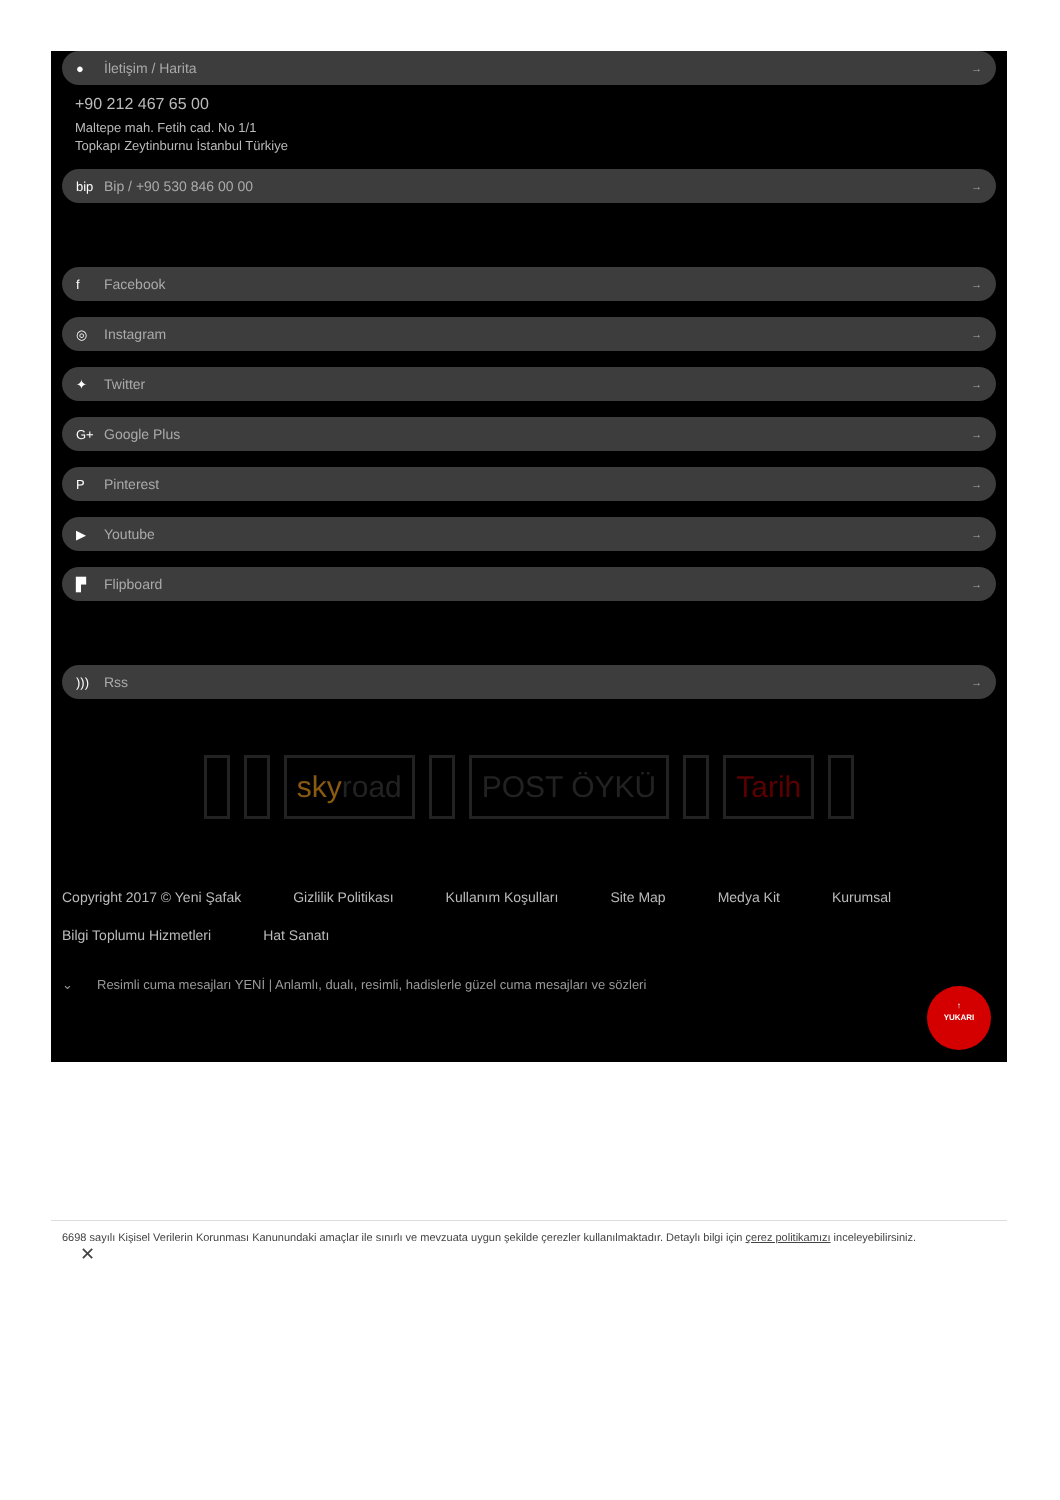● İletişim / Harita →
+90 212 467 65 00
Maltepe mah. Fetih cad. No 1/1
Topkapı Zeytinburnu İstanbul Türkiye
bip Bip / +90 530 846 00 00 →
f Facebook →
◎ Instagram →
✦ Twitter →
G+ Google Plus →
P Pinterest →
▶ Youtube →
▛ Flipboard →
))) Rss →
sky road POST ÖYKÜ Tarih
Copyright 2017 © Yeni Şafak Gizlilik Politikası Kullanım Koşulları Site Map Medya Kit Kurumsal Bilgi Toplumu Hizmetleri Hat Sanatı
⌄ Resimli cuma mesajları YENİ | Anlamlı, dualı, resimli, hadislerle güzel cuma mesajları ve sözleri
↑
YUKARI
6698 sayılı Kişisel Verilerin Korunması Kanunundaki amaçlar ile sınırlı ve mevzuata uygun şekilde çerezler kullanılmaktadır. Detaylı bilgi için çerez politikamızı inceleyebilirsiniz.
✕